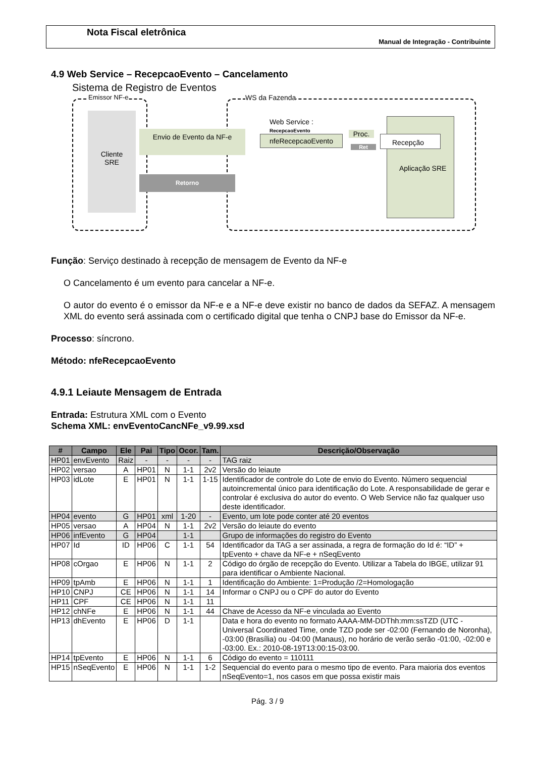Nota Fiscal eletrônica
Manual de Integração - Contribuinte
4.9 Web Service – RecepcaoEvento – Cancelamento
Sistema de Registro de Eventos
Emissor NF-e WS da Fazenda
Cliente
SRE
Envio de Evento da NF-e
Retorno
Web Service :
RecepcaoEvento
nfeRecepcaoEvento Proc.
Ret
Recepção
Aplicação SRE
Função: Serviço destinado à recepção de mensagem de Evento da NF-e
O Cancelamento é um evento para cancelar a NF-e.
O autor do evento é o emissor da NF-e e a NF-e deve existir no banco de dados da SEFAZ. A mensagem XML do evento será assinada com o certificado digital que tenha o CNPJ base do Emissor da NF-e.
Processo: síncrono.
Método: nfeRecepcaoEvento
4.9.1 Leiaute Mensagem de Entrada
Entrada: Estrutura XML com o Evento
Schema XML: envEventoCancNFe_v9.99.xsd
| # | Campo | Ele | Pai | Tipo | Ocor. | Tam. | Descrição/Observação |
| --- | --- | --- | --- | --- | --- | --- | --- |
| HP01 | envEvento | Raiz | - | - | - | - | TAG raiz |
| HP02 | versao | A | HP01 | N | 1-1 | 2v2 | Versão do leiaute |
| HP03 | idLote | E | HP01 | N | 1-1 | 1-15 | Identificador de controle do Lote de envio do Evento. Número sequencial autoincremental único para identificação do Lote. A responsabilidade de gerar e controlar é exclusiva do autor do evento. O Web Service não faz qualquer uso deste identificador. |
| HP04 | evento | G | HP01 | xml | 1-20 | - | Evento, um lote pode conter até 20 eventos |
| HP05 | versao | A | HP04 | N | 1-1 | 2v2 | Versão do leiaute do evento |
| HP06 | infEvento | G | HP04 | | 1-1 | | Grupo de informações do registro do Evento |
| HP07 | Id | ID | HP06 | C | 1-1 | 54 | Identificador da TAG a ser assinada, a regra de formação do Id é: “ID” + tpEvento + chave da NF-e + nSeqEvento |
| HP08 | cOrgao | E | HP06 | N | 1-1 | 2 | Código do órgão de recepção do Evento. Utilizar a Tabela do IBGE, utilizar 91 para identificar o Ambiente Nacional. |
| HP09 | tpAmb | E | HP06 | N | 1-1 | 1 | Identificação do Ambiente: 1=Produção /2=Homologação |
| HP10 | CNPJ | CE | HP06 | N | 1-1 | 14 | Informar o CNPJ ou o CPF do autor do Evento |
| HP11 | CPF | CE | HP06 | N | 1-1 | 11 | |
| HP12 | chNFe | E | HP06 | N | 1-1 | 44 | Chave de Acesso da NF-e vinculada ao Evento |
| HP13 | dhEvento | E | HP06 | D | 1-1 | | Data e hora do evento no formato AAAA-MM-DDThh:mm:ssTZD (UTC - Universal Coordinated Time, onde TZD pode ser -02:00 (Fernando de Noronha), -03:00 (Brasília) ou -04:00 (Manaus), no horário de verão serão -01:00, -02:00 e -03:00. Ex.: 2010-08-19T13:00:15-03:00. |
| HP14 | tpEvento | E | HP06 | N | 1-1 | 6 | Código do evento = 110111 |
| HP15 | nSeqEvento | E | HP06 | N | 1-1 | 1-2 | Sequencial do evento para o mesmo tipo de evento. Para maioria dos eventos nSeqEvento=1, nos casos em que possa existir mais |
Pág. 3 / 9